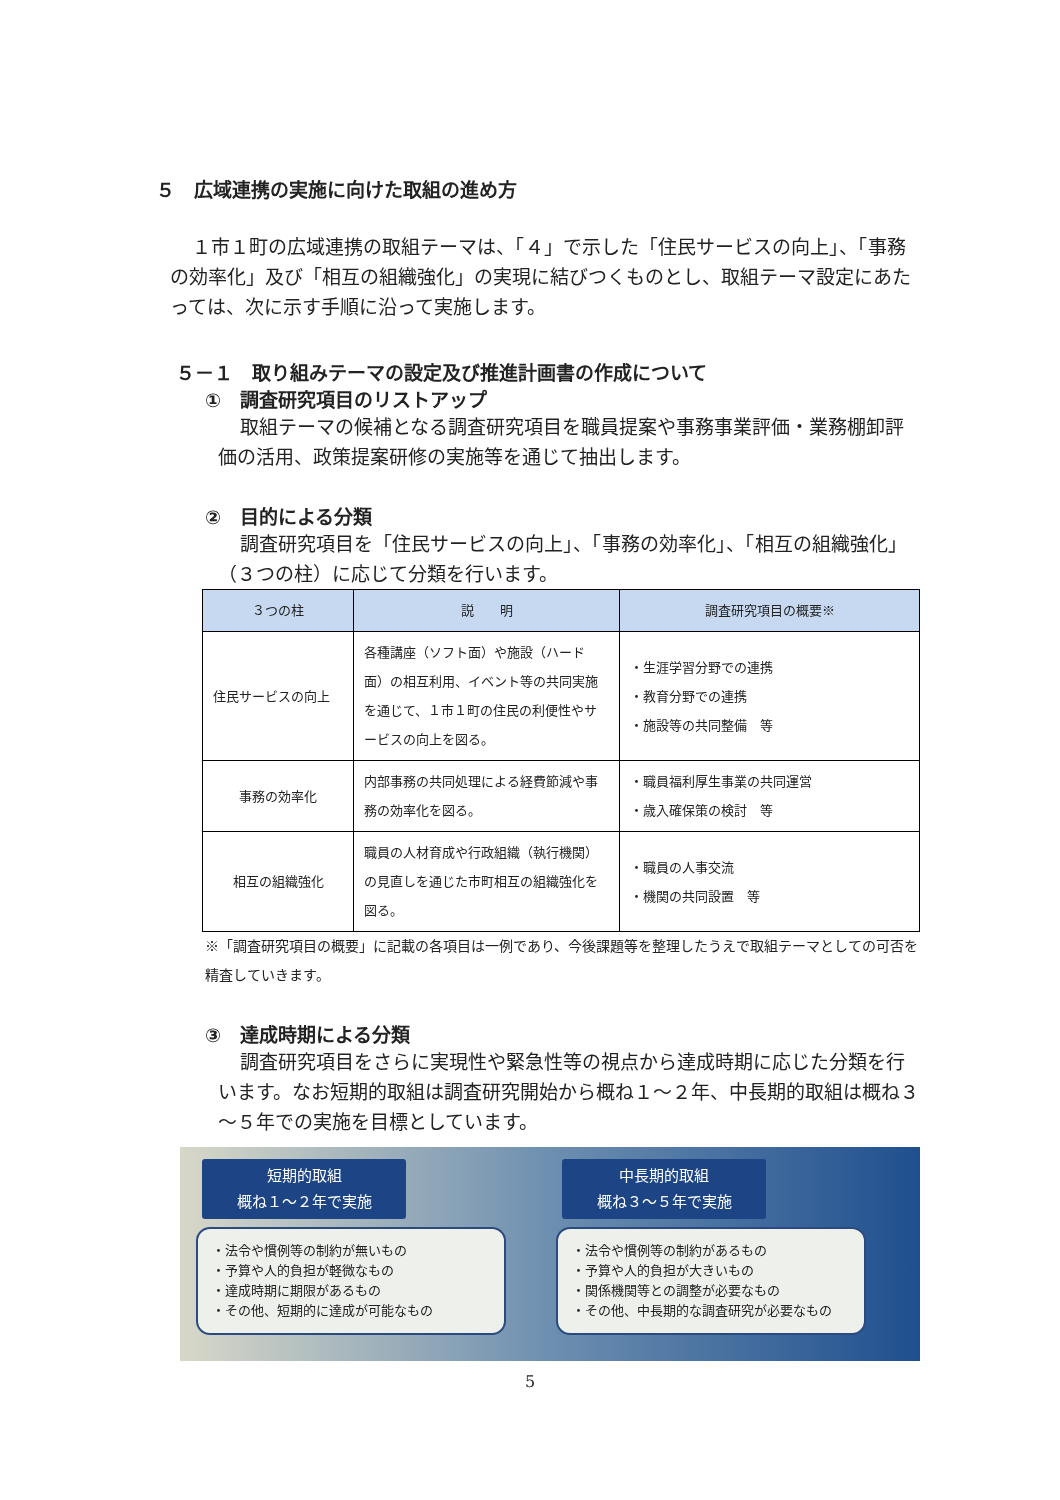５　広域連携の実施に向けた取組の進め方
１市１町の広域連携の取組テーマは、「４」で示した「住民サービスの向上」、「事務の効率化」及び「相互の組織強化」の実現に結びつくものとし、取組テーマ設定にあたっては、次に示す手順に沿って実施します。
５－１　取り組みテーマの設定及び推進計画書の作成について
①　調査研究項目のリストアップ
取組テーマの候補となる調査研究項目を職員提案や事務事業評価・業務棚卸評価の活用、政策提案研修の実施等を通じて抽出します。
②　目的による分類
調査研究項目を「住民サービスの向上」、「事務の効率化」、「相互の組織強化」（３つの柱）に応じて分類を行います。
| ３つの柱 | 説 明 | 調査研究項目の概要※ |
| --- | --- | --- |
| 住民サービスの向上 | 各種講座（ソフト面）や施設（ハード面）の相互利用、イベント等の共同実施を通じて、１市１町の住民の利便性やサービスの向上を図る。 | ・生涯学習分野での連携 ・教育分野での連携 ・施設等の共同整備 等 |
| 事務の効率化 | 内部事務の共同処理による経費節減や事務の効率化を図る。 | ・職員福利厚生事業の共同運営 ・歳入確保策の検討 等 |
| 相互の組織強化 | 職員の人材育成や行政組織（執行機関）の見直しを通じた市町相互の組織強化を図る。 | ・職員の人事交流 ・機関の共同設置 等 |
※「調査研究項目の概要」に記載の各項目は一例であり、今後課題等を整理したうえで取組テーマとしての可否を精査していきます。
③　達成時期による分類
調査研究項目をさらに実現性や緊急性等の視点から達成時期に応じた分類を行います。なお短期的取組は調査研究開始から概ね１～２年、中長期的取組は概ね３～５年での実施を目標としています。
短期的取組
概ね１～２年で実施
・法令や慣例等の制約が無いもの
・予算や人的負担が軽微なもの
・達成時期に期限があるもの
・その他、短期的に達成が可能なもの
中長期的取組
概ね３～５年で実施
・法令や慣例等の制約があるもの
・予算や人的負担が大きいもの
・関係機関等との調整が必要なもの
・その他、中長期的な調査研究が必要なもの
5